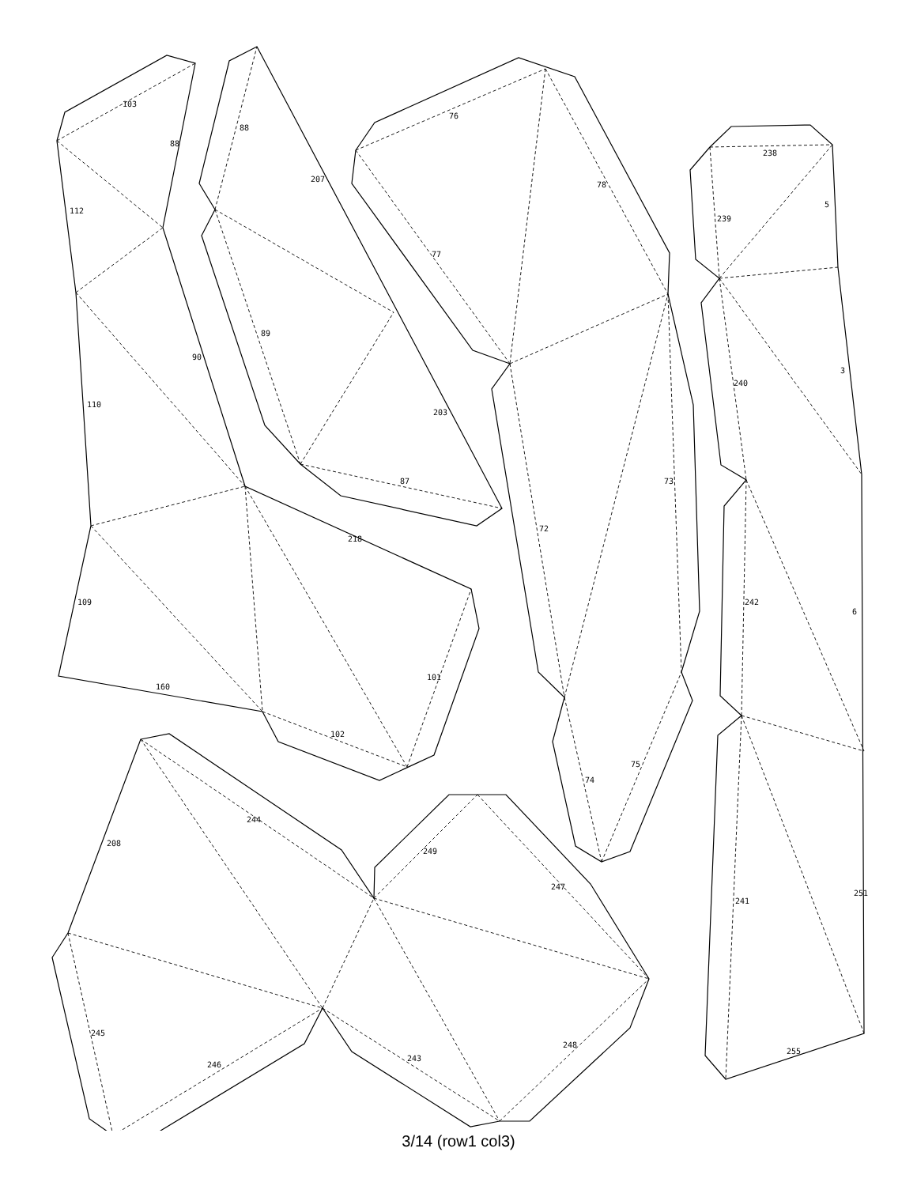103
88
112
90
110
218
109
160
101
102
88
207
89
203
87
76
78
77
73
72
75
74
238
5
239
3
240
242
6
241
251
255
208
244
249
247
245
246
243
248
3/14 (row1 col3)